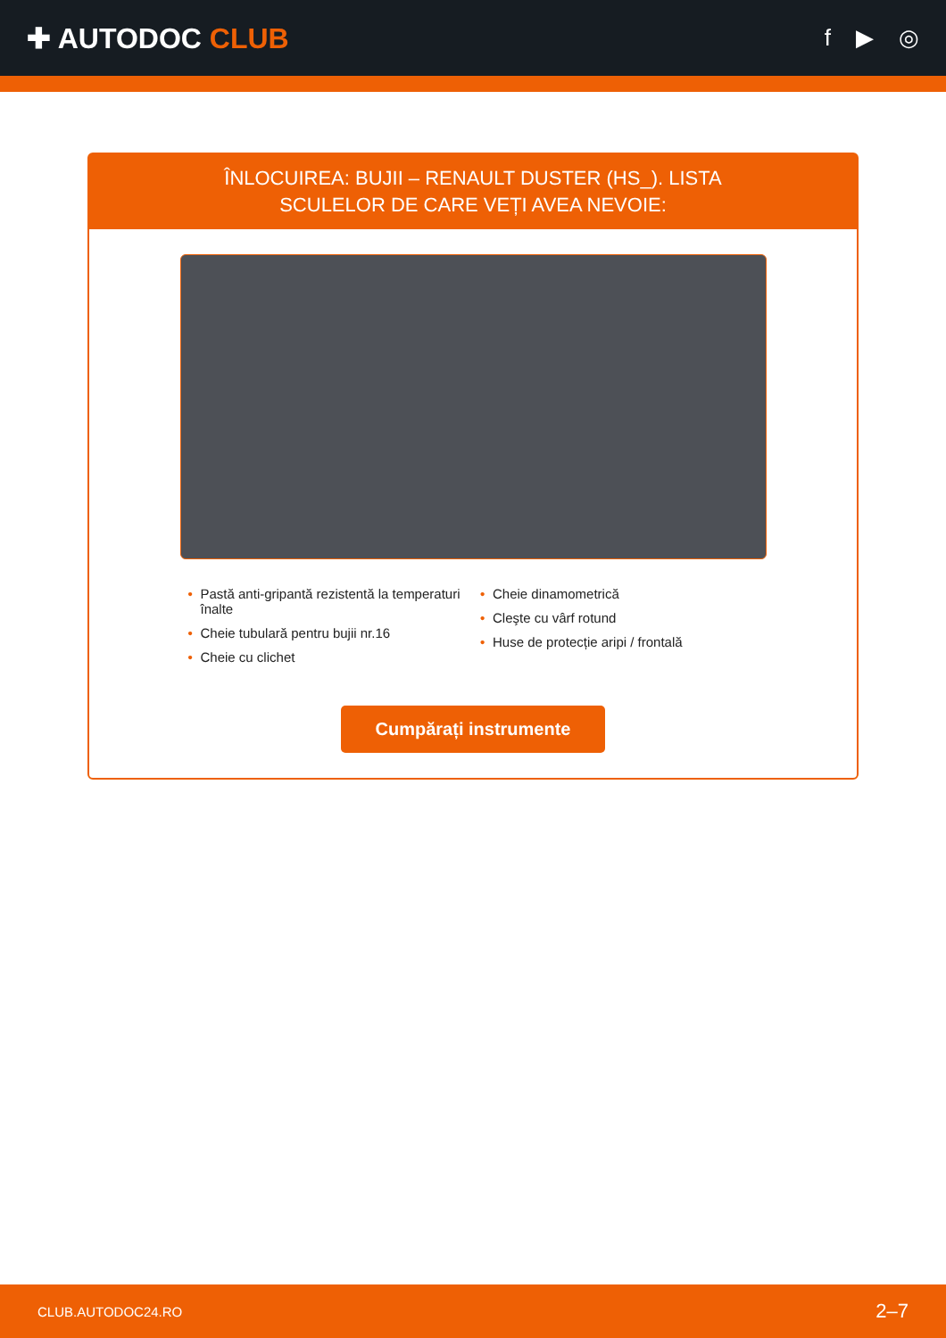✚ AUTODOC CLUB
f ▶ ◎
ÎNLOCUIREA: BUJII – RENAULT DUSTER (HS_). LISTA SCULELOR DE CARE VEȚI AVEA NEVOIE:
• Pastă anti-gripantă rezistentă la temperaturi înalte
• Cheie tubulară pentru bujii nr.16
• Cheie cu clichet
• Cheie dinamometrică
• Cleşte cu vârf rotund
• Huse de protecție aripi / frontală
Cumpărați instrumente
CLUB.AUTODOC24.RO 2–7